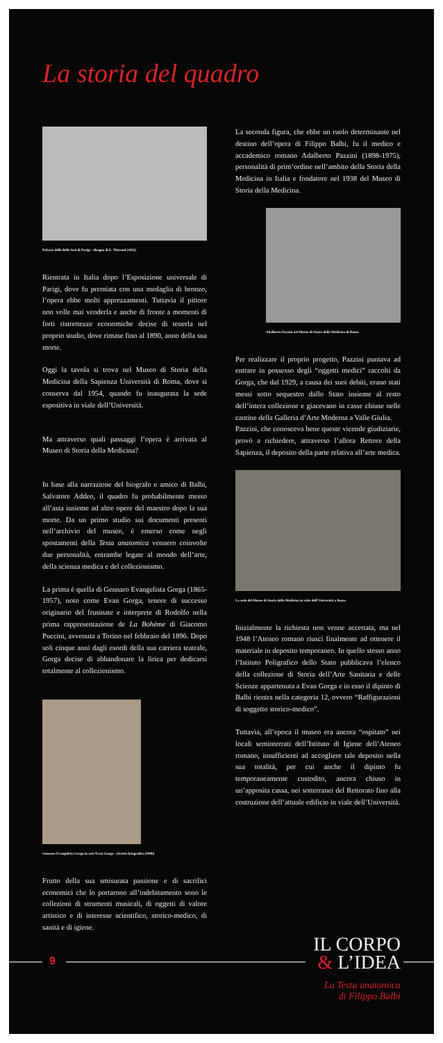La storia del quadro
Palazzo delle Belle Arti di Parigi - disegno di E. Thérond (1855)
Rientrata in Italia dopo l’Esposizione universale di Parigi, dove fu premiata con una medaglia di bronzo, l’opera ebbe molti apprezzamenti. Tuttavia il pittore non volle mai venderla e anche di fronte a momenti di forti ristrettezze economiche decise di tenerla nel proprio studio, dove rimase fino al 1890, anno della sua morte.
Oggi la tavola si trova nel Museo di Storia della Medicina della Sapienza Università di Roma, dove si conserva dal 1954, quando fu inaugurata la sede espositiva in viale dell’Università.
Ma attraverso quali passaggi l’opera è arrivata al Museo di Storia della Medicina?
In base alla narrazione del biografo e amico di Balbi, Salvatore Addeo, il quadro fu probabilmente messo all’asta insieme ad altre opere del maestro dopo la sua morte. Da un primo studio sui documenti presenti nell’archivio del museo, è emerso come negli spostamenti della Testa anatomica vennero coinvolte due personalità, entrambe legate al mondo dell’arte, della scienza medica e del collezionismo.
La prima è quella di Gennaro Evangelista Gorga (1865-1957), noto come Evan Gorga, tenore di successo originario del frusinate e interprete di Rodolfo nella prima rappresentazione de La Bohème di Giacomo Puccini, avvenuta a Torino nel febbraio del 1896. Dopo soli cinque anni dagli esordi della sua carriera teatrale, Gorga decise di abbandonare la lirica per dedicarsi totalmente al collezionismo.
Gennaro Evangelista Gorga in arte Evan Gorga - ritratto fotografico (1896)
Frutto della sua smisurata passione e di sacrifici economici che lo portarono all’indebitamento sono le collezioni di strumenti musicali, di oggetti di valore artistico e di interesse scientifico, storico-medico, di sanità e di igiene.
La seconda figura, che ebbe un ruolo determinante nel destino dell’opera di Filippo Balbi, fu il medico e accademico romano Adalberto Pazzini (1898-1975), personalità di prim’ordine nell’ambito della Storia della Medicina in Italia e fondatore nel 1938 del Museo di Storia della Medicina.
Adalberto Pazzini nel Museo di Storia della Medicina di Roma
Per realizzare il proprio progetto, Pazzini puntava ad entrare in possesso degli “oggetti medici” raccolti da Gorga, che dal 1929, a causa dei suoi debiti, erano stati messi sotto sequestro dallo Stato insieme al resto dell’intera collezione e giacevano in casse chiuse nelle cantine della Galleria d’Arte Moderna a Valle Giulia.
Pazzini, che conosceva bene queste vicende giudiziarie, provò a richiedere, attraverso l’allora Rettore della Sapienza, il deposito della parte relativa all’arte medica.
La sede del Museo di Storia della Medicina in viale dell’Università a Roma
Inizialmente la richiesta non venne accettata, ma nel 1948 l’Ateneo romano riuscì finalmente ad ottenere il materiale in deposito temporaneo. In quello stesso anno l’Istituto Poligrafico dello Stato pubblicava l’elenco della collezione di Storia dell’Arte Sanitaria e delle Scienze appartenuta a Evan Gorga e in esso il dipinto di Balbi rientra nella categoria 12, ovvero “Raffigurazioni di soggetto storico-medico”.
Tuttavia, all’epoca il museo era ancora “ospitato” nei locali seminterrati dell’Istituto di Igiene dell’Ateneo romano, insufficienti ad accogliere tale deposito nella sua totalità, per cui anche il dipinto fu temporaneamente custodito, ancora chiuso in un’apposita cassa, nei sotterranei del Rettorato fino alla costruzione dell’attuale edificio in viale dell’Università.
9
IL CORPO
& L’IDEA
La Testa anatomica
di Filippo Balbi